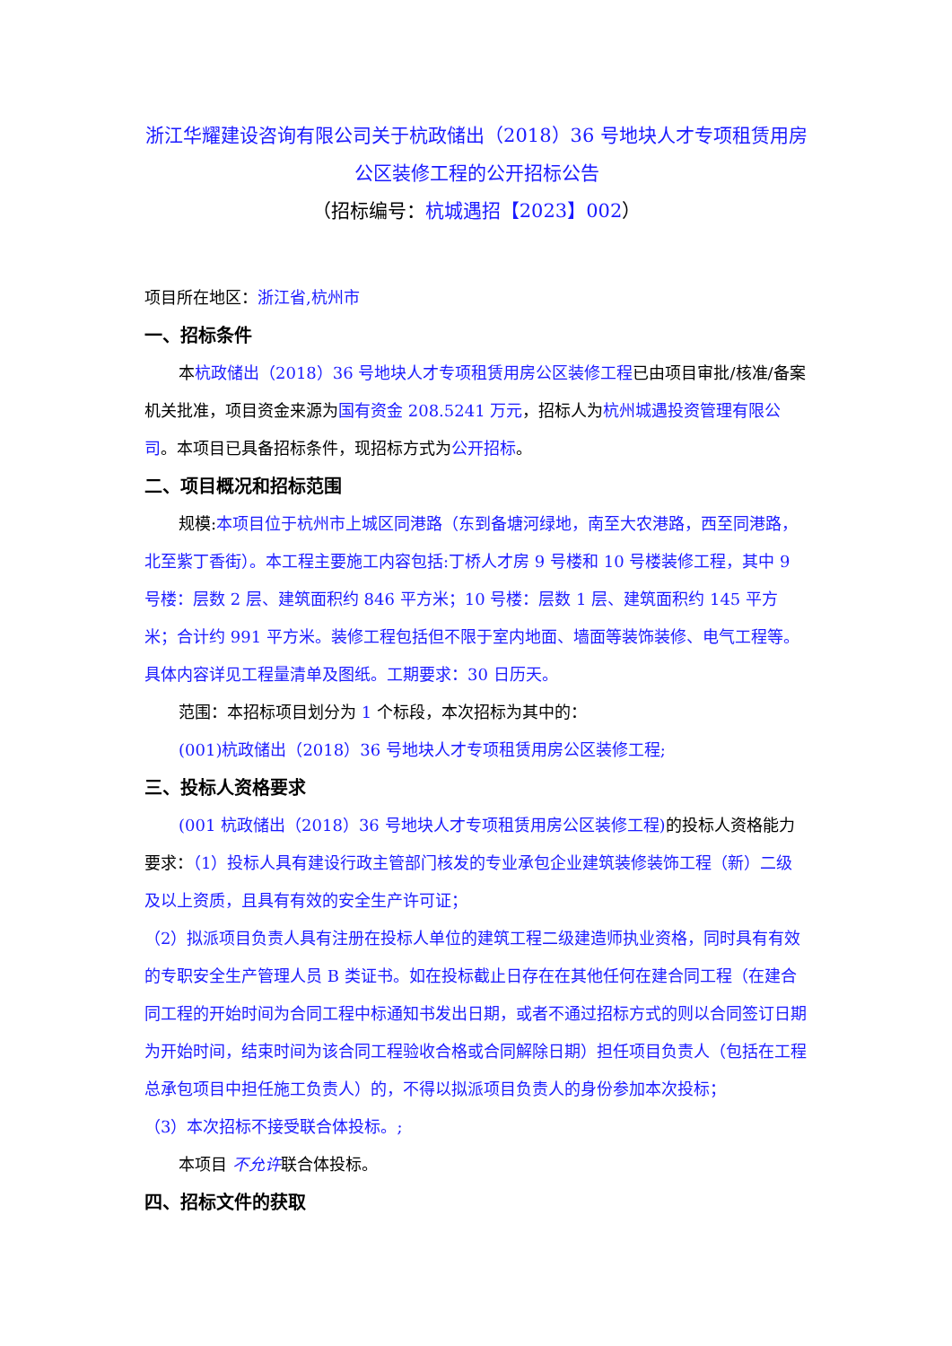浙江华耀建设咨询有限公司关于杭政储出（2018）36 号地块人才专项租赁用房公区装修工程的公开招标公告
（招标编号：杭城遇招【2023】002）
项目所在地区：浙江省,杭州市
一、招标条件
本杭政储出（2018）36 号地块人才专项租赁用房公区装修工程已由项目审批/核准/备案机关批准，项目资金来源为国有资金 208.5241 万元，招标人为杭州城遇投资管理有限公司。本项目已具备招标条件，现招标方式为公开招标。
二、项目概况和招标范围
规模:本项目位于杭州市上城区同港路（东到备塘河绿地，南至大农港路，西至同港路，北至紫丁香街）。本工程主要施工内容包括:丁桥人才房 9 号楼和 10 号楼装修工程，其中 9 号楼：层数 2 层、建筑面积约 846 平方米；10 号楼：层数 1 层、建筑面积约 145 平方米；合计约 991 平方米。装修工程包括但不限于室内地面、墙面等装饰装修、电气工程等。具体内容详见工程量清单及图纸。工期要求：30 日历天。
范围：本招标项目划分为 1 个标段，本次招标为其中的：
(001)杭政储出（2018）36 号地块人才专项租赁用房公区装修工程;
三、投标人资格要求
(001 杭政储出（2018）36 号地块人才专项租赁用房公区装修工程) 的投标人资格能力要求：（1）投标人具有建设行政主管部门核发的专业承包企业建筑装修装饰工程（新）二级及以上资质，且具有有效的安全生产许可证；
（2）拟派项目负责人具有注册在投标人单位的建筑工程二级建造师执业资格，同时具有有效的专职安全生产管理人员 B 类证书。如在投标截止日存在在其他任何在建合同工程（在建合同工程的开始时间为合同工程中标通知书发出日期，或者不通过招标方式的则以合同签订日期为开始时间，结束时间为该合同工程验收合格或合同解除日期）担任项目负责人（包括在工程总承包项目中担任施工负责人）的，不得以拟派项目负责人的身份参加本次投标；
（3）本次招标不接受联合体投标。;
本项目 不允许联合体投标。
四、招标文件的获取